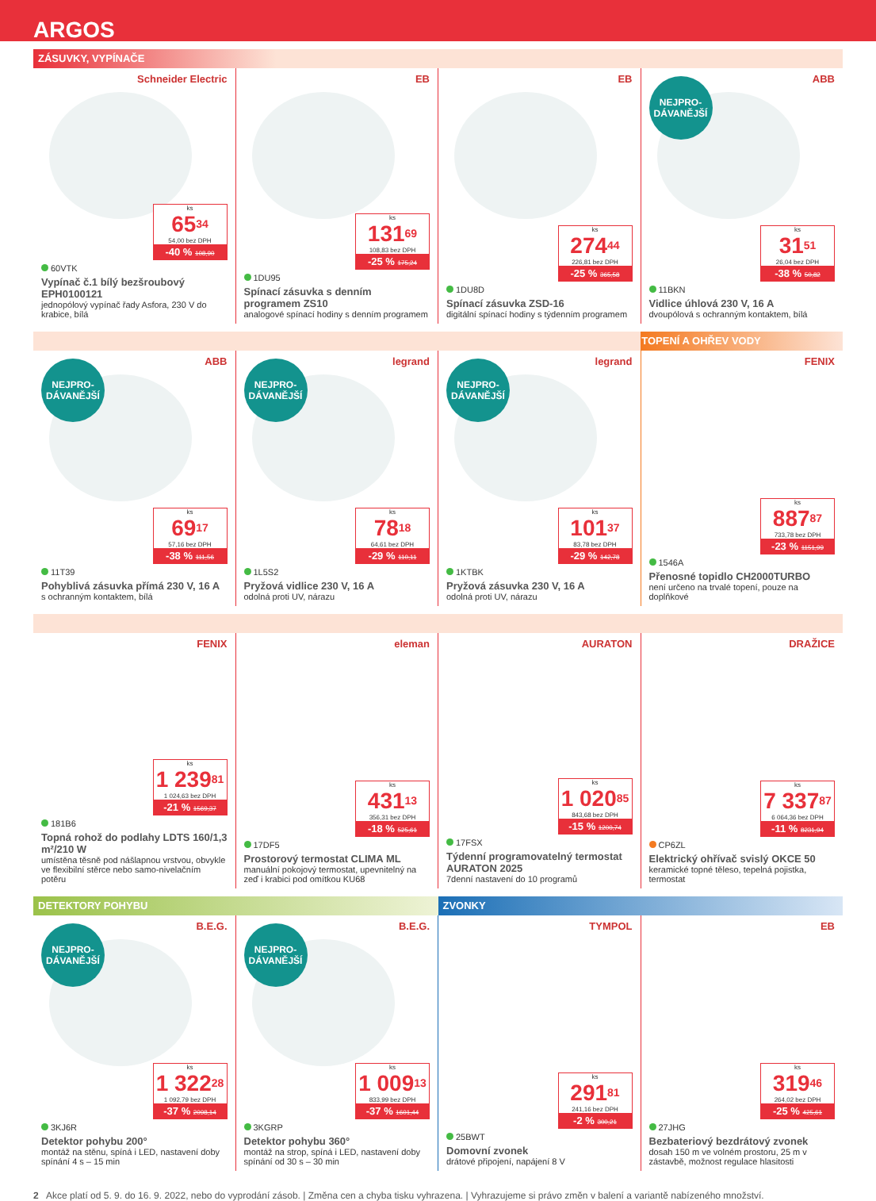ARGOS
ZÁSUVKY, VYPÍNAČE
Schneider Electric
ks
65<sup>34</sup>
54,00 bez DPH
-40 % 108,90
60VTK
Vypínač č.1 bílý bezšroubový EPH0100121
jednopólový vypínač řady Asfora, 230 V do krabice, bílá
EB
ks
131<sup>69</sup>
108,83 bez DPH
-25 % 175,24
1DU95
Spínací zásuvka s denním programem ZS10
analogové spínací hodiny s denním programem
EB
ks
274<sup>44</sup>
226,81 bez DPH
-25 % 365,58
1DU8D
Spínací zásuvka ZSD-16
digitální spínací hodiny s týdenním programem
ABB
NEJPRO-
DÁVANĚJŠÍ
ks
31<sup>51</sup>
26,04 bez DPH
-38 % 50,82
11BKN
Vidlice úhlová 230 V, 16 A
dvoupólová s ochranným kontaktem, bílá
TOPENÍ A OHŘEV VODY
ABB
NEJPRO-
DÁVANĚJŠÍ
ks
69<sup>17</sup>
57,16 bez DPH
-38 % 111,56
11T39
Pohyblivá zásuvka přímá 230 V, 16 A
s ochranným kontaktem, bílá
legrand
NEJPRO-
DÁVANĚJŠÍ
ks
78<sup>18</sup>
64,61 bez DPH
-29 % 110,11
1L5S2
Pryžová vidlice 230 V, 16 A
odolná proti UV, nárazu
legrand
NEJPRO-
DÁVANĚJŠÍ
ks
101<sup>37</sup>
83,78 bez DPH
-29 % 142,78
1KTBK
Pryžová zásuvka 230 V, 16 A
odolná proti UV, nárazu
FENIX
ks
887<sup>87</sup>
733,78 bez DPH
-23 % 1151,99
1546A
Přenosné topidlo CH2000TURBO
není určeno na trvalé topení, pouze na doplňkové
FENIX
ks
1 239<sup>81</sup>
1 024,63 bez DPH
-21 % 1569,37
181B6
Topná rohož do podlahy LDTS 160/1,3 m²/210 W
umístěna těsně pod nášlapnou vrstvou, obvykle ve flexibilní stěrce nebo samo-nivelačním potěru
eleman
ks
431<sup>13</sup>
356,31 bez DPH
-18 % 525,61
17DF5
Prostorový termostat CLIMA ML
manuální pokojový termostat, upevnitelný na zeď i krabici pod omítkou KU68
AURATON
ks
1 020<sup>85</sup>
843,68 bez DPH
-15 % 1200,74
17FSX
Týdenní programovatelný termostat AURATON 2025
7denní nastavení do 10 programů
DRAŽICE
ks
7 337<sup>87</sup>
6 064,36 bez DPH
-11 % 8231,94
CP6ZL
Elektrický ohřívač svislý OKCE 50
keramické topné těleso, tepelná pojistka, termostat
DETEKTORY POHYBU ZVONKY
B.E.G.
NEJPRO-
DÁVANĚJŠÍ
ks
1 322<sup>28</sup>
1 092,79 bez DPH
-37 % 2098,14
3KJ6R
Detektor pohybu 200°
montáž na stěnu, spíná i LED, nastavení doby spínání 4 s – 15 min
B.E.G.
NEJPRO-
DÁVANĚJŠÍ
ks
1 009<sup>13</sup>
833,99 bez DPH
-37 % 1601,44
3KGRP
Detektor pohybu 360°
montáž na strop, spíná i LED, nastavení doby spínání od 30 s – 30 min
TYMPOL
ks
291<sup>81</sup>
241,16 bez DPH
-2 % 300,21
25BWT
Domovní zvonek
drátové připojení, napájení 8 V
EB
ks
319<sup>46</sup>
264,02 bez DPH
-25 % 425,61
27JHG
Bezbateriový bezdrátový zvonek
dosah 150 m ve volném prostoru, 25 m v zástavbě, možnost regulace hlasitosti
2 Akce platí od 5. 9. do 16. 9. 2022, nebo do vyprodání zásob. | Změna cen a chyba tisku vyhrazena. | Vyhrazujeme si právo změn v balení a variantě nabízeného množství.